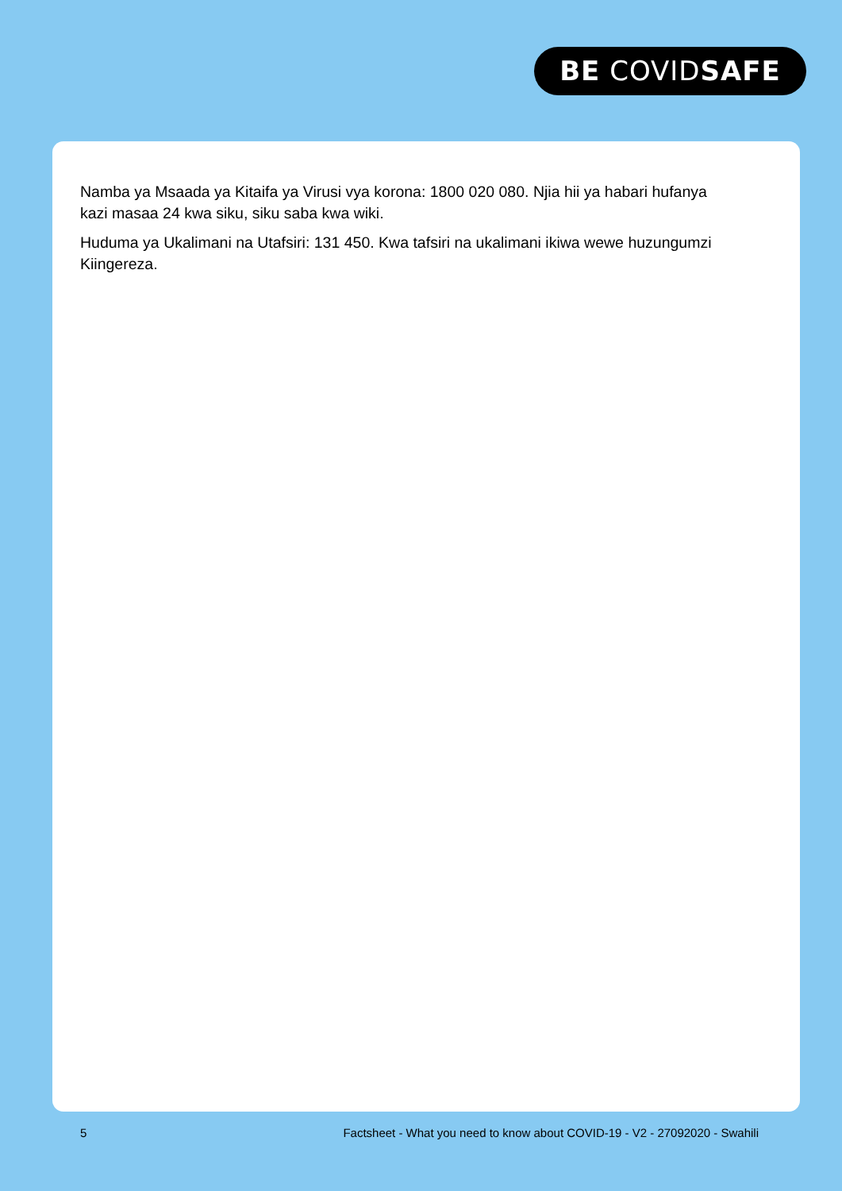BE COVIDSAFE
Namba ya Msaada ya Kitaifa ya Virusi vya korona: 1800 020 080. Njia hii ya habari hufanya kazi masaa 24 kwa siku, siku saba kwa wiki.
Huduma ya Ukalimani na Utafsiri: 131 450. Kwa tafsiri na ukalimani ikiwa wewe huzungumzi Kiingereza.
5 Factsheet - What you need to know about COVID-19 - V2 - 27092020 - Swahili